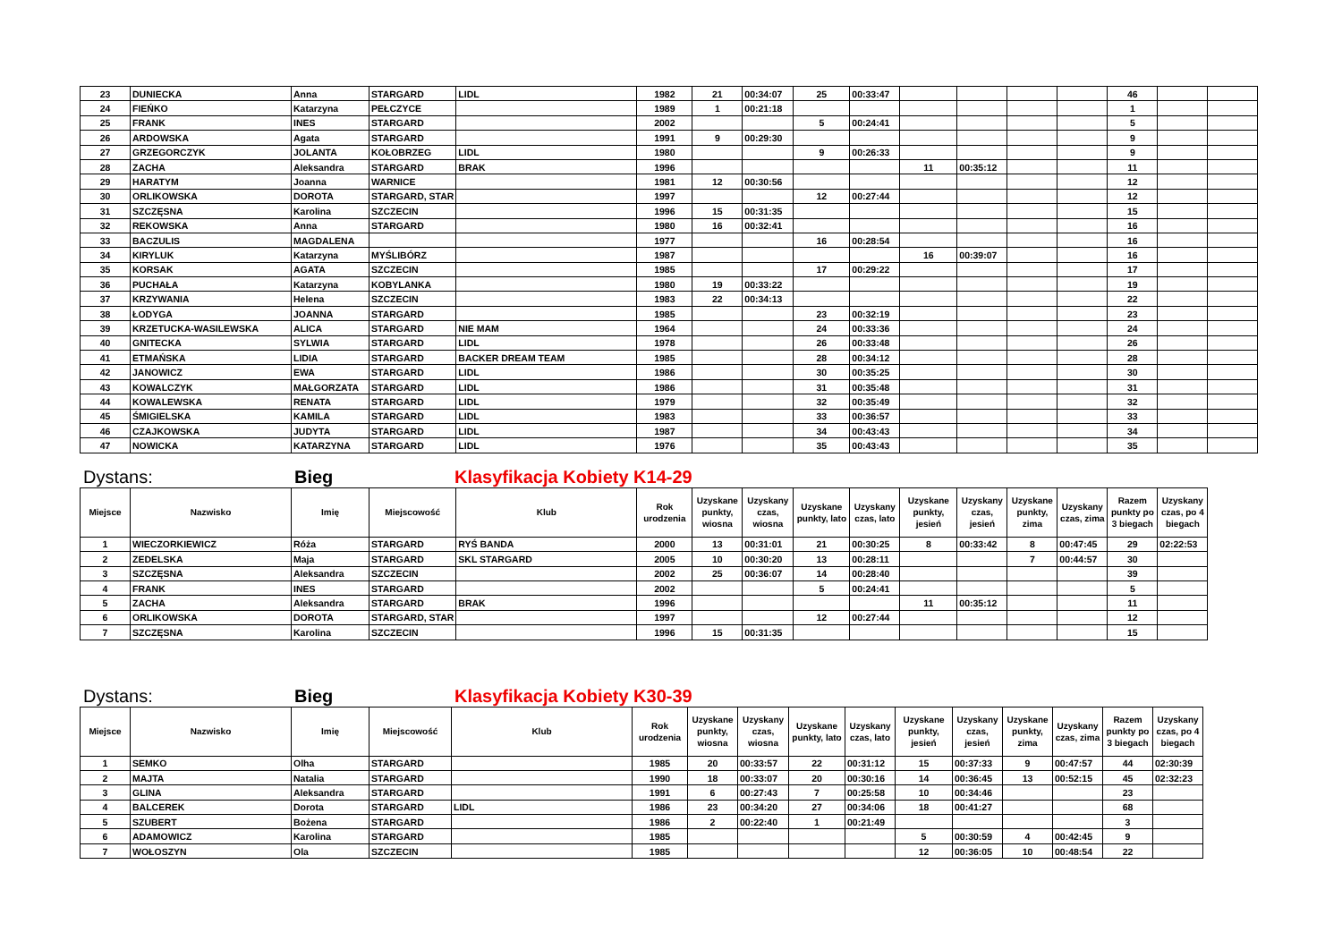| 23 | DUNIECKA | Anna | STARGARD | LIDL | 1982 | 21 | 00:34:07 | 25 | 00:33:47 | | | | | 46 | | |
| 24 | FIEŃKO | Katarzyna | PEŁCZYCE | | 1989 | 1 | 00:21:18 | | | | | | | 1 | | |
| 25 | FRANK | INES | STARGARD | | 2002 | | | 5 | 00:24:41 | | | | | 5 | | |
| 26 | ARDOWSKA | Agata | STARGARD | | 1991 | 9 | 00:29:30 | | | | | | | 9 | | |
| 27 | GRZEGORCZYK | JOLANTA | KOŁOBRZEG | LIDL | 1980 | | | 9 | 00:26:33 | | | | | 9 | | |
| 28 | ZACHA | Aleksandra | STARGARD | BRAK | 1996 | | | | | 11 | 00:35:12 | | | 11 | | |
| 29 | HARATYM | Joanna | WARNICE | | 1981 | 12 | 00:30:56 | | | | | | | 12 | | |
| 30 | ORLIKOWSKA | DOROTA | STARGARD, STAR | | 1997 | | | 12 | 00:27:44 | | | | | 12 | | |
| 31 | SZCZĘSNA | Karolina | SZCZECIN | | 1996 | 15 | 00:31:35 | | | | | | | 15 | | |
| 32 | REKOWSKA | Anna | STARGARD | | 1980 | 16 | 00:32:41 | | | | | | | 16 | | |
| 33 | BACZULIS | MAGDALENA | | | 1977 | | | 16 | 00:28:54 | | | | | 16 | | |
| 34 | KIRYLUK | Katarzyna | MYŚLIBÓRZ | | 1987 | | | | | 16 | 00:39:07 | | | 16 | | |
| 35 | KORSAK | AGATA | SZCZECIN | | 1985 | | | 17 | 00:29:22 | | | | | 17 | | |
| 36 | PUCHAŁA | Katarzyna | KOBYLANKA | | 1980 | 19 | 00:33:22 | | | | | | | 19 | | |
| 37 | KRZYWANIA | Helena | SZCZECIN | | 1983 | 22 | 00:34:13 | | | | | | | 22 | | |
| 38 | ŁODYGA | JOANNA | STARGARD | | 1985 | | | 23 | 00:32:19 | | | | | 23 | | |
| 39 | KRZETUCKA-WASILEWSKA | ALICA | STARGARD | NIE MAM | 1964 | | | 24 | 00:33:36 | | | | | 24 | | |
| 40 | GNITECKA | SYLWIA | STARGARD | LIDL | 1978 | | | 26 | 00:33:48 | | | | | 26 | | |
| 41 | ETMAŃSKA | LIDIA | STARGARD | BACKER DREAM TEAM | 1985 | | | 28 | 00:34:12 | | | | | 28 | | |
| 42 | JANOWICZ | EWA | STARGARD | LIDL | 1986 | | | 30 | 00:35:25 | | | | | 30 | | |
| 43 | KOWALCZYK | MAŁGORZATA | STARGARD | LIDL | 1986 | | | 31 | 00:35:48 | | | | | 31 | | |
| 44 | KOWALEWSKA | RENATA | STARGARD | LIDL | 1979 | | | 32 | 00:35:49 | | | | | 32 | | |
| 45 | ŚMIGIELSKA | KAMILA | STARGARD | LIDL | 1983 | | | 33 | 00:36:57 | | | | | 33 | | |
| 46 | CZAJKOWSKA | JUDYTA | STARGARD | LIDL | 1987 | | | 34 | 00:43:43 | | | | | 34 | | |
| 47 | NOWICKA | KATARZYNA | STARGARD | LIDL | 1976 | | | 35 | 00:43:43 | | | | | 35 | | |
Dystans: Bieg Klasyfikacja Kobiety K14-29
| Miejsce | Nazwisko | Imię | Miejscowość | Klub | Rok urodzenia | Uzyskane punkty, wiosna | Uzyskany czas, wiosna | Uzyskane punkty, lato | Uzyskany czas, lato | Uzyskane punkty, jesień | Uzyskany czas, jesień | Uzyskane punkty, zima | Uzyskany czas, zima | Razem punkty po 3 biegach | Uzyskany czas, po 4 biegach |
| --- | --- | --- | --- | --- | --- | --- | --- | --- | --- | --- | --- | --- | --- | --- | --- |
| 1 | WIECZORKIEWICZ | Róża | STARGARD | RYŚ BANDA | 2000 | 13 | 00:31:01 | 21 | 00:30:25 | 8 | 00:33:42 | 8 | 00:47:45 | 29 | 02:22:53 |
| 2 | ZEDELSKA | Maja | STARGARD | SKL STARGARD | 2005 | 10 | 00:30:20 | 13 | 00:28:11 | | | 7 | 00:44:57 | 30 | |
| 3 | SZCZĘSNA | Aleksandra | SZCZECIN | | 2002 | 25 | 00:36:07 | 14 | 00:28:40 | | | | | 39 | |
| 4 | FRANK | INES | STARGARD | | 2002 | | | 5 | 00:24:41 | | | | | 5 | |
| 5 | ZACHA | Aleksandra | STARGARD | BRAK | 1996 | | | | | 11 | 00:35:12 | | | 11 | |
| 6 | ORLIKOWSKA | DOROTA | STARGARD, STAR | | 1997 | | | 12 | 00:27:44 | | | | | 12 | |
| 7 | SZCZĘSNA | Karolina | SZCZECIN | | 1996 | 15 | 00:31:35 | | | | | | | 15 | |
Dystans: Bieg Klasyfikacja Kobiety K30-39
| Miejsce | Nazwisko | Imię | Miejscowość | Klub | Rok urodzenia | Uzyskane punkty, wiosna | Uzyskany czas, wiosna | Uzyskane punkty, lato | Uzyskany czas, lato | Uzyskane punkty, jesień | Uzyskany czas, jesień | Uzyskane punkty, zima | Uzyskany czas, zima | Razem punkty po 3 biegach | Uzyskany czas, po 4 biegach |
| --- | --- | --- | --- | --- | --- | --- | --- | --- | --- | --- | --- | --- | --- | --- | --- |
| 1 | SEMKO | Olha | STARGARD | | 1985 | 20 | 00:33:57 | 22 | 00:31:12 | 15 | 00:37:33 | 9 | 00:47:57 | 44 | 02:30:39 |
| 2 | MAJTA | Natalia | STARGARD | | 1990 | 18 | 00:33:07 | 20 | 00:30:16 | 14 | 00:36:45 | 13 | 00:52:15 | 45 | 02:32:23 |
| 3 | GLINA | Aleksandra | STARGARD | | 1991 | 6 | 00:27:43 | 7 | 00:25:58 | 10 | 00:34:46 | | | 23 | |
| 4 | BALCEREK | Dorota | STARGARD | LIDL | 1986 | 23 | 00:34:20 | 27 | 00:34:06 | 18 | 00:41:27 | | | 68 | |
| 5 | SZUBERT | Bożena | STARGARD | | 1986 | 2 | 00:22:40 | 1 | 00:21:49 | | | | | 3 | |
| 6 | ADAMOWICZ | Karolina | STARGARD | | 1985 | | | | | 5 | 00:30:59 | 4 | 00:42:45 | 9 | |
| 7 | WOŁOSZYN | Ola | SZCZECIN | | 1985 | | | | | 12 | 00:36:05 | 10 | 00:48:54 | 22 | |